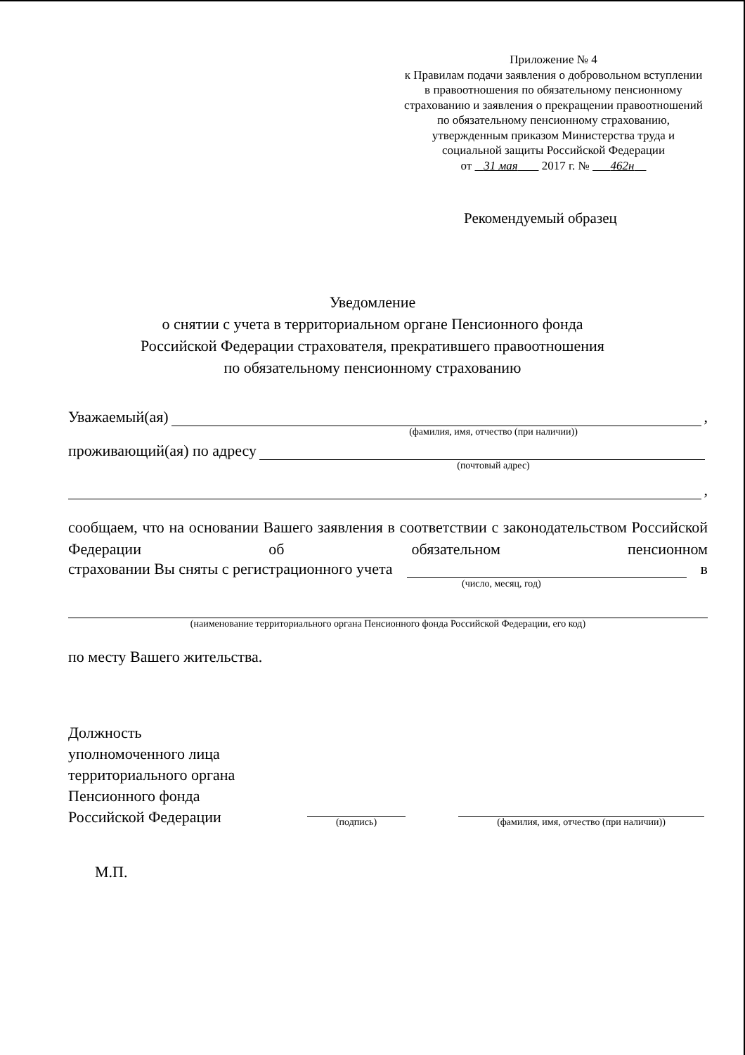Приложение № 4
к Правилам подачи заявления о добровольном вступлении в правоотношения по обязательному пенсионному страхованию и заявления о прекращении правоотношений по обязательному пенсионному страхованию, утвержденным приказом Министерства труда и социальной защиты Российской Федерации
от 31 мая 2017 г. № 462н
Рекомендуемый образец
Уведомление
о снятии с учета в территориальном органе Пенсионного фонда
Российской Федерации страхователя, прекратившего правоотношения
по обязательному пенсионному страхованию
Уважаемый(ая) ,
(фамилия, имя, отчество (при наличии))
проживающий(ая) по адресу
(почтовый адрес)
,
сообщаем, что на основании Вашего заявления в соответствии с законодательством Российской Федерации об обязательном пенсионном
страховании Вы сняты с регистрационного учета в
(число, месяц, год)
(наименование территориального органа Пенсионного фонда Российской Федерации, его код)
по месту Вашего жительства.
Должность
уполномоченного лица
территориального органа
Пенсионного фонда
Российской Федерации
(подпись)
(фамилия, имя, отчество (при наличии))
М.П.